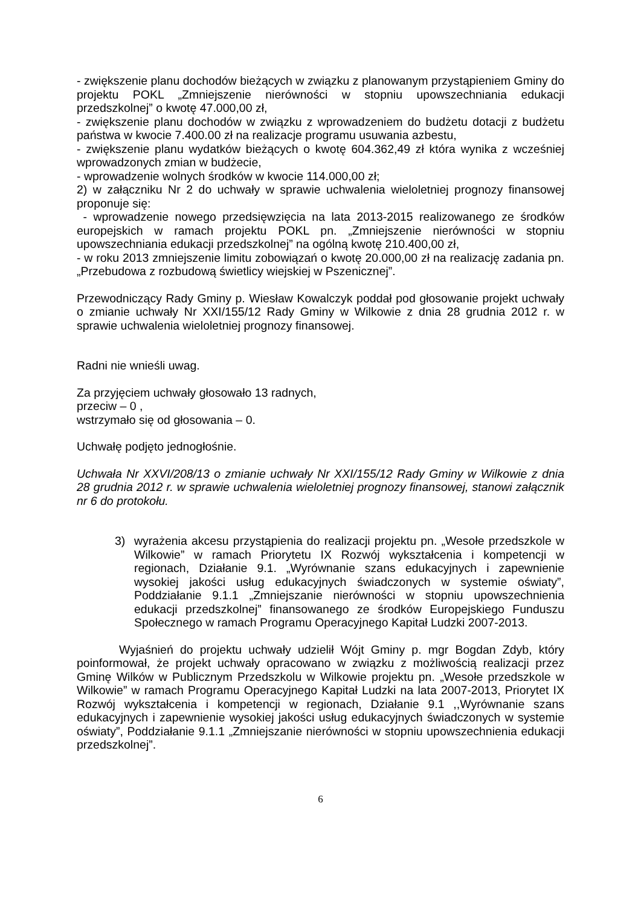- zwiększenie planu dochodów bieżących w związku z planowanym przystąpieniem Gminy do projektu POKL „Zmniejszenie nierówności w stopniu upowszechniania edukacji przedszkolnej” o kwotę 47.000,00 zł,
- zwiększenie planu dochodów w związku z wprowadzeniem do budżetu dotacji z budżetu państwa w kwocie 7.400.00 zł na realizacje programu usuwania azbestu,
- zwiększenie planu wydatków bieżących o kwotę 604.362,49 zł która wynika z wcześniej wprowadzonych zmian w budżecie,
- wprowadzenie wolnych środków w kwocie 114.000,00 zł;
2) w załączniku Nr 2 do uchwały w sprawie uchwalenia wieloletniej prognozy finansowej proponuje się:
- wprowadzenie nowego przedsięwzięcia na lata 2013-2015 realizowanego ze środków europejskich w ramach projektu POKL pn. „Zmniejszenie nierówności w stopniu upowszechniania edukacji przedszkolnej” na ogólną kwotę 210.400,00 zł,
- w roku 2013 zmniejszenie limitu zobowiązań o kwotę 20.000,00 zł na realizację zadania pn. „Przebudowa z rozbudową świetlicy wiejskiej w Pszenicznej”.
Przewodniczący Rady Gminy p. Wiesław Kowalczyk poddał pod głosowanie projekt uchwały o zmianie uchwały Nr XXI/155/12 Rady Gminy w Wilkowie z dnia 28 grudnia 2012 r. w sprawie uchwalenia wieloletniej prognozy finansowej.
Radni nie wnieśli uwag.
Za przyjęciem uchwały głosowało 13 radnych,
przeciw – 0 ,
wstrzymało się od głosowania – 0.
Uchwałę podjęto jednogłośnie.
Uchwała Nr XXVI/208/13 o zmianie uchwały Nr XXI/155/12 Rady Gminy w Wilkowie z dnia 28 grudnia 2012 r. w sprawie uchwalenia wieloletniej prognozy finansowej, stanowi załącznik nr 6 do protokołu.
3) wyrażenia akcesu przystąpienia do realizacji projektu pn. „Wesołe przedszkole w Wilkowie” w ramach Priorytetu IX Rozwój wykształcenia i kompetencji w regionach, Działanie 9.1. „Wyrównanie szans edukacyjnych i zapewnienie wysokiej jakości usług edukacyjnych świadczonych w systemie oświaty”, Poddziałanie 9.1.1 „Zmniejszanie nierówności w stopniu upowszechnienia edukacji przedszkolnej” finansowanego ze środków Europejskiego Funduszu Społecznego w ramach Programu Operacyjnego Kapitał Ludzki 2007-2013.
Wyjaśnień do projektu uchwały udzielił Wójt Gminy p. mgr Bogdan Zdyb, który poinformował, że projekt uchwały opracowano w związku z możliwością realizacji przez Gminę Wilków w Publicznym Przedszkolu w Wilkowie projektu pn. „Wesołe przedszkole w Wilkowie” w ramach Programu Operacyjnego Kapitał Ludzki na lata 2007-2013, Priorytet IX Rozwój wykształcenia i kompetencji w regionach, Działanie 9.1 ,,Wyrównanie szans edukacyjnych i zapewnienie wysokiej jakości usług edukacyjnych świadczonych w systemie oświaty”, Poddziałanie 9.1.1 „Zmniejszanie nierówności w stopniu upowszechnienia edukacji przedszkolnej”.
6